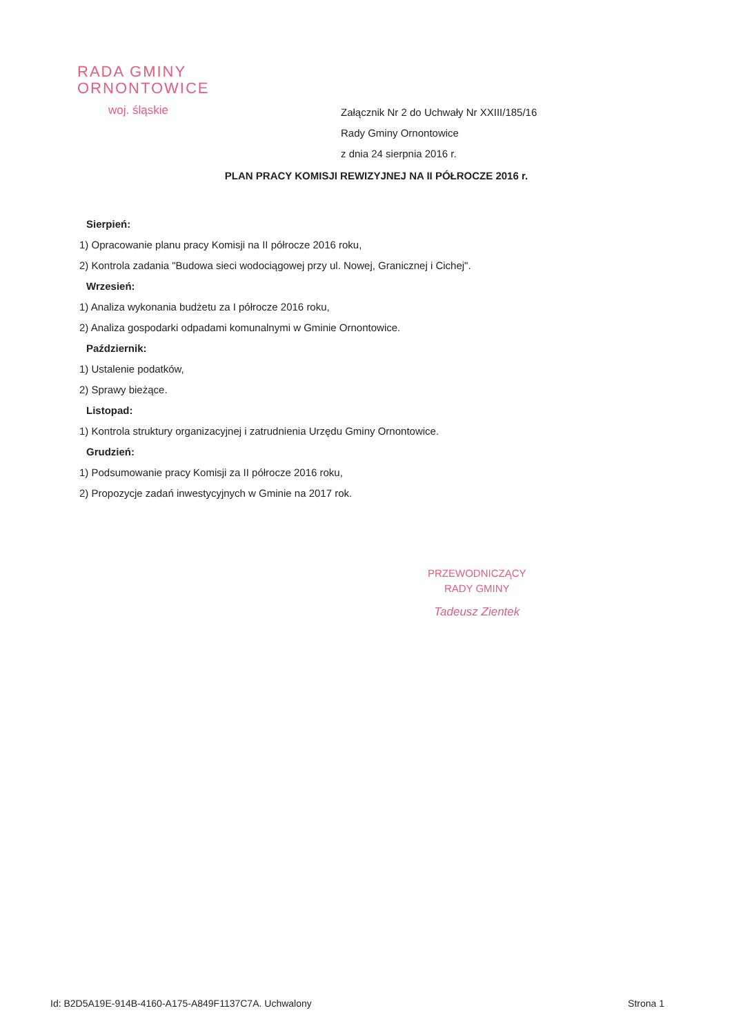RADA GMINY
ORNONTOWICE
woj. śląskie
Załącznik Nr 2 do Uchwały Nr XXIII/185/16
Rady Gminy Ornontowice
z dnia 24 sierpnia 2016 r.
PLAN PRACY KOMISJI REWIZYJNEJ NA II PÓŁROCZE 2016 r.
Sierpień:
1) Opracowanie planu pracy Komisji na II półrocze 2016 roku,
2) Kontrola zadania "Budowa sieci wodociągowej przy ul. Nowej, Granicznej i Cichej".
Wrzesień:
1) Analiza wykonania budżetu za I półrocze 2016 roku,
2) Analiza gospodarki odpadami komunalnymi w Gminie Ornontowice.
Październik:
1) Ustalenie podatków,
2) Sprawy bieżące.
Listopad:
1) Kontrola struktury organizacyjnej i zatrudnienia Urzędu Gminy Ornontowice.
Grudzień:
1) Podsumowanie pracy Komisji za II półrocze 2016 roku,
2) Propozycje zadań inwestycyjnych w Gminie na 2017 rok.
PRZEWODNICZĄCY
RADY GMINY
Tadeusz Zientek
Id: B2D5A19E-914B-4160-A175-A849F1137C7A. Uchwalony Strona 1